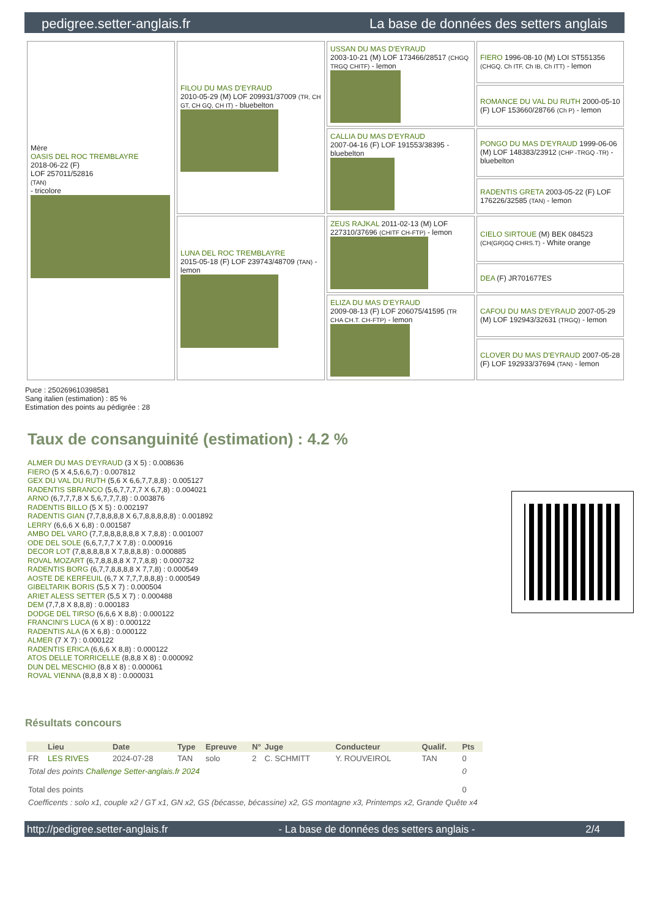pedigree.setter-anglais.fr La base de données des setters anglais
| Mère OASIS DEL ROC TREMBLAYRE 2018-06-22 (F) LOF 257011/52816 (TAN) - tricolore | FILOU DU MAS D'EYRAUD 2010-05-29 (M) LOF 209931/37009 (TR, CH GT, CH GQ, CH IT) - bluebelton | USSAN DU MAS D'EYRAUD 2003-10-21 (M) LOF 173466/28517 (CHGQ TRGQ CHITF) - lemon | FIERO 1996-08-10 (M) LOI ST551356 (CHGQ, Ch ITF, Ch IB, Ch ITT) - lemon |
| | | | ROMANCE DU VAL DU RUTH 2000-05-10 (F) LOF 153660/28766 (Ch P) - lemon |
| | | CALLIA DU MAS D'EYRAUD 2007-04-16 (F) LOF 191553/38395 - bluebelton | PONGO DU MAS D'EYRAUD 1999-06-06 (M) LOF 148383/23912 (CHP -TRGQ -TR) - bluebelton |
| | | | RADENTIS GRETA 2003-05-22 (F) LOF 176226/32585 (TAN) - lemon |
| | LUNA DEL ROC TREMBLAYRE 2015-05-18 (F) LOF 239743/48709 (TAN) - lemon | ZEUS RAJKAL 2011-02-13 (M) LOF 227310/37696 (CHITF CH-FTP) - lemon | CIELO SIRTOUE (M) BEK 084523 (CH(GR)GQ CHRS.T) - White orange |
| | | | DEA (F) JR701677ES |
| | | ELIZA DU MAS D'EYRAUD 2009-08-13 (F) LOF 206075/41595 (TR CHA CH.T. CH-FTP) - lemon | CAFOU DU MAS D'EYRAUD 2007-05-29 (M) LOF 192943/32631 (TRGQ) - lemon |
| | | | CLOVER DU MAS D'EYRAUD 2007-05-28 (F) LOF 192933/37694 (TAN) - lemon |
Puce : 250269610398581
Sang italien (estimation) : 85 %
Estimation des points au pédigrée : 28
Taux de consanguinité (estimation) : 4.2 %
ALMER DU MAS D'EYRAUD (3 X 5) : 0.008636
FIERO (5 X 4,5,6,6,7) : 0.007812
GEX DU VAL DU RUTH (5,6 X 6,6,7,7,8,8) : 0.005127
RADENTIS SBRANCO (5,6,7,7,7,7 X 6,7,8) : 0.004021
ARNO (6,7,7,7,8 X 5,6,7,7,7,8) : 0.003876
RADENTIS BILLO (5 X 5) : 0.002197
RADENTIS GIAN (7,7,8,8,8,8 X 6,7,8,8,8,8,8) : 0.001892
LERRY (6,6,6 X 6,8) : 0.001587
AMBO DEL VARO (7,7,8,8,8,8,8,8 X 7,8,8) : 0.001007
ODE DEL SOLE (6,6,7,7,7 X 7,8) : 0.000916
DECOR LOT (7,8,8,8,8,8 X 7,8,8,8,8) : 0.000885
ROVAL MOZART (6,7,8,8,8,8 X 7,7,8,8) : 0.000732
RADENTIS BORG (6,7,7,8,8,8,8 X 7,7,8) : 0.000549
AOSTE DE KERFEUIL (6,7 X 7,7,7,8,8,8) : 0.000549
GIBELTARIK BORIS (5,5 X 7) : 0.000504
ARIET ALESS SETTER (5,5 X 7) : 0.000488
DEM (7,7,8 X 8,8,8) : 0.000183
DODGE DEL TIRSO (6,6,6 X 8,8) : 0.000122
FRANCINI'S LUCA (6 X 8) : 0.000122
RADENTIS ALA (6 X 6,8) : 0.000122
ALMER (7 X 7) : 0.000122
RADENTIS ERICA (6,6,6 X 8,8) : 0.000122
ATOS DELLE TORRICELLE (8,8,8 X 8) : 0.000092
DUN DEL MESCHIO (8,8 X 8) : 0.000061
ROVAL VIENNA (8,8,8 X 8) : 0.000031
Résultats concours
| | Lieu | Date | Type | Epreuve | N° | Juge | Conducteur | Qualif. | Pts |
| --- | --- | --- | --- | --- | --- | --- | --- | --- | --- |
| FR | LES RIVES | 2024-07-28 | TAN | solo | 2 | C. SCHMITT | Y. ROUVEIROL | TAN | 0 |
| Total des points Challenge Setter-anglais.fr 2024 | | | | | | | | | 0 |
| Total des points | | | | | | | | | 0 |
| Coefficents : solo x1, couple x2 / GT x1, GN x2, GS (bécasse, bécassine) x2, GS montagne x3, Printemps x2, Grande Quête x4 | | | | | | | | | |
http://pedigree.setter-anglais.fr - La base de données des setters anglais - 2/4